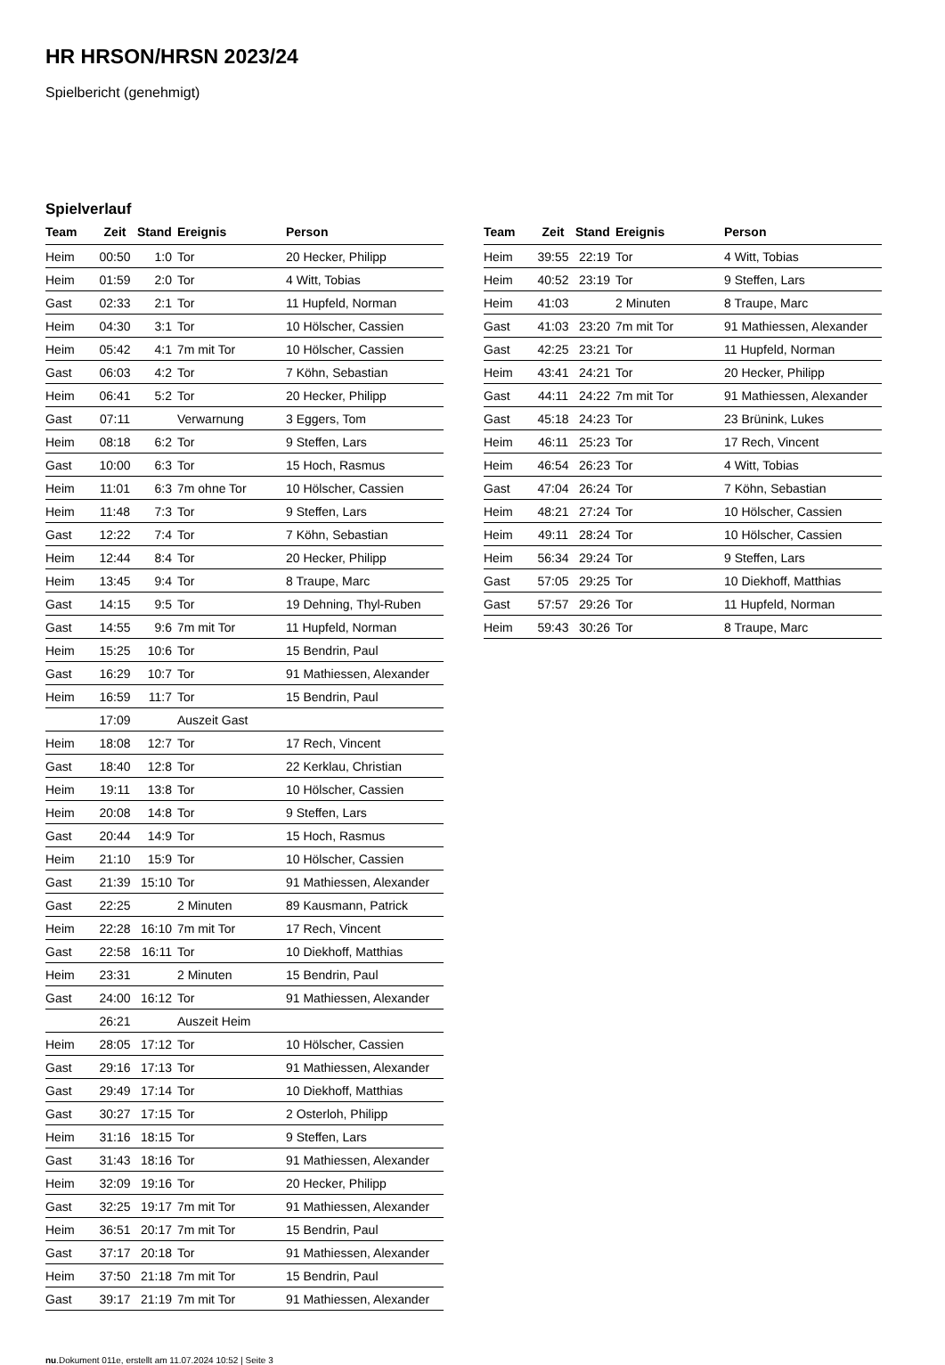HR HRSON/HRSN 2023/24
Spielbericht (genehmigt)
Spielverlauf
| Team | Zeit | Stand | Ereignis | Person |
| --- | --- | --- | --- | --- |
| Heim | 00:50 | 1:0 | Tor | 20 Hecker, Philipp |
| Heim | 01:59 | 2:0 | Tor | 4 Witt, Tobias |
| Gast | 02:33 | 2:1 | Tor | 11 Hupfeld, Norman |
| Heim | 04:30 | 3:1 | Tor | 10 Hölscher, Cassien |
| Heim | 05:42 | 4:1 | 7m mit Tor | 10 Hölscher, Cassien |
| Gast | 06:03 | 4:2 | Tor | 7 Köhn, Sebastian |
| Heim | 06:41 | 5:2 | Tor | 20 Hecker, Philipp |
| Gast | 07:11 | | Verwarnung | 3 Eggers, Tom |
| Heim | 08:18 | 6:2 | Tor | 9 Steffen, Lars |
| Gast | 10:00 | 6:3 | Tor | 15 Hoch, Rasmus |
| Heim | 11:01 | 6:3 | 7m ohne Tor | 10 Hölscher, Cassien |
| Heim | 11:48 | 7:3 | Tor | 9 Steffen, Lars |
| Gast | 12:22 | 7:4 | Tor | 7 Köhn, Sebastian |
| Heim | 12:44 | 8:4 | Tor | 20 Hecker, Philipp |
| Heim | 13:45 | 9:4 | Tor | 8 Traupe, Marc |
| Gast | 14:15 | 9:5 | Tor | 19 Dehning, Thyl-Ruben |
| Gast | 14:55 | 9:6 | 7m mit Tor | 11 Hupfeld, Norman |
| Heim | 15:25 | 10:6 | Tor | 15 Bendrin, Paul |
| Gast | 16:29 | 10:7 | Tor | 91 Mathiessen, Alexander |
| Heim | 16:59 | 11:7 | Tor | 15 Bendrin, Paul |
| | 17:09 | | Auszeit Gast | |
| Heim | 18:08 | 12:7 | Tor | 17 Rech, Vincent |
| Gast | 18:40 | 12:8 | Tor | 22 Kerklau, Christian |
| Heim | 19:11 | 13:8 | Tor | 10 Hölscher, Cassien |
| Heim | 20:08 | 14:8 | Tor | 9 Steffen, Lars |
| Gast | 20:44 | 14:9 | Tor | 15 Hoch, Rasmus |
| Heim | 21:10 | 15:9 | Tor | 10 Hölscher, Cassien |
| Gast | 21:39 | 15:10 | Tor | 91 Mathiessen, Alexander |
| Gast | 22:25 | | 2 Minuten | 89 Kausmann, Patrick |
| Heim | 22:28 | 16:10 | 7m mit Tor | 17 Rech, Vincent |
| Gast | 22:58 | 16:11 | Tor | 10 Diekhoff, Matthias |
| Heim | 23:31 | | 2 Minuten | 15 Bendrin, Paul |
| Gast | 24:00 | 16:12 | Tor | 91 Mathiessen, Alexander |
| | 26:21 | | Auszeit Heim | |
| Heim | 28:05 | 17:12 | Tor | 10 Hölscher, Cassien |
| Gast | 29:16 | 17:13 | Tor | 91 Mathiessen, Alexander |
| Gast | 29:49 | 17:14 | Tor | 10 Diekhoff, Matthias |
| Gast | 30:27 | 17:15 | Tor | 2 Osterloh, Philipp |
| Heim | 31:16 | 18:15 | Tor | 9 Steffen, Lars |
| Gast | 31:43 | 18:16 | Tor | 91 Mathiessen, Alexander |
| Heim | 32:09 | 19:16 | Tor | 20 Hecker, Philipp |
| Gast | 32:25 | 19:17 | 7m mit Tor | 91 Mathiessen, Alexander |
| Heim | 36:51 | 20:17 | 7m mit Tor | 15 Bendrin, Paul |
| Gast | 37:17 | 20:18 | Tor | 91 Mathiessen, Alexander |
| Heim | 37:50 | 21:18 | 7m mit Tor | 15 Bendrin, Paul |
| Gast | 39:17 | 21:19 | 7m mit Tor | 91 Mathiessen, Alexander |
| Team | Zeit | Stand | Ereignis | Person |
| --- | --- | --- | --- | --- |
| Heim | 39:55 | 22:19 | Tor | 4 Witt, Tobias |
| Heim | 40:52 | 23:19 | Tor | 9 Steffen, Lars |
| Heim | 41:03 | | 2 Minuten | 8 Traupe, Marc |
| Gast | 41:03 | 23:20 | 7m mit Tor | 91 Mathiessen, Alexander |
| Gast | 42:25 | 23:21 | Tor | 11 Hupfeld, Norman |
| Heim | 43:41 | 24:21 | Tor | 20 Hecker, Philipp |
| Gast | 44:11 | 24:22 | 7m mit Tor | 91 Mathiessen, Alexander |
| Gast | 45:18 | 24:23 | Tor | 23 Brünink, Lukes |
| Heim | 46:11 | 25:23 | Tor | 17 Rech, Vincent |
| Heim | 46:54 | 26:23 | Tor | 4 Witt, Tobias |
| Gast | 47:04 | 26:24 | Tor | 7 Köhn, Sebastian |
| Heim | 48:21 | 27:24 | Tor | 10 Hölscher, Cassien |
| Heim | 49:11 | 28:24 | Tor | 10 Hölscher, Cassien |
| Heim | 56:34 | 29:24 | Tor | 9 Steffen, Lars |
| Gast | 57:05 | 29:25 | Tor | 10 Diekhoff, Matthias |
| Gast | 57:57 | 29:26 | Tor | 11 Hupfeld, Norman |
| Heim | 59:43 | 30:26 | Tor | 8 Traupe, Marc |
nu.Dokument 011e, erstellt am 11.07.2024 10:52 | Seite 3